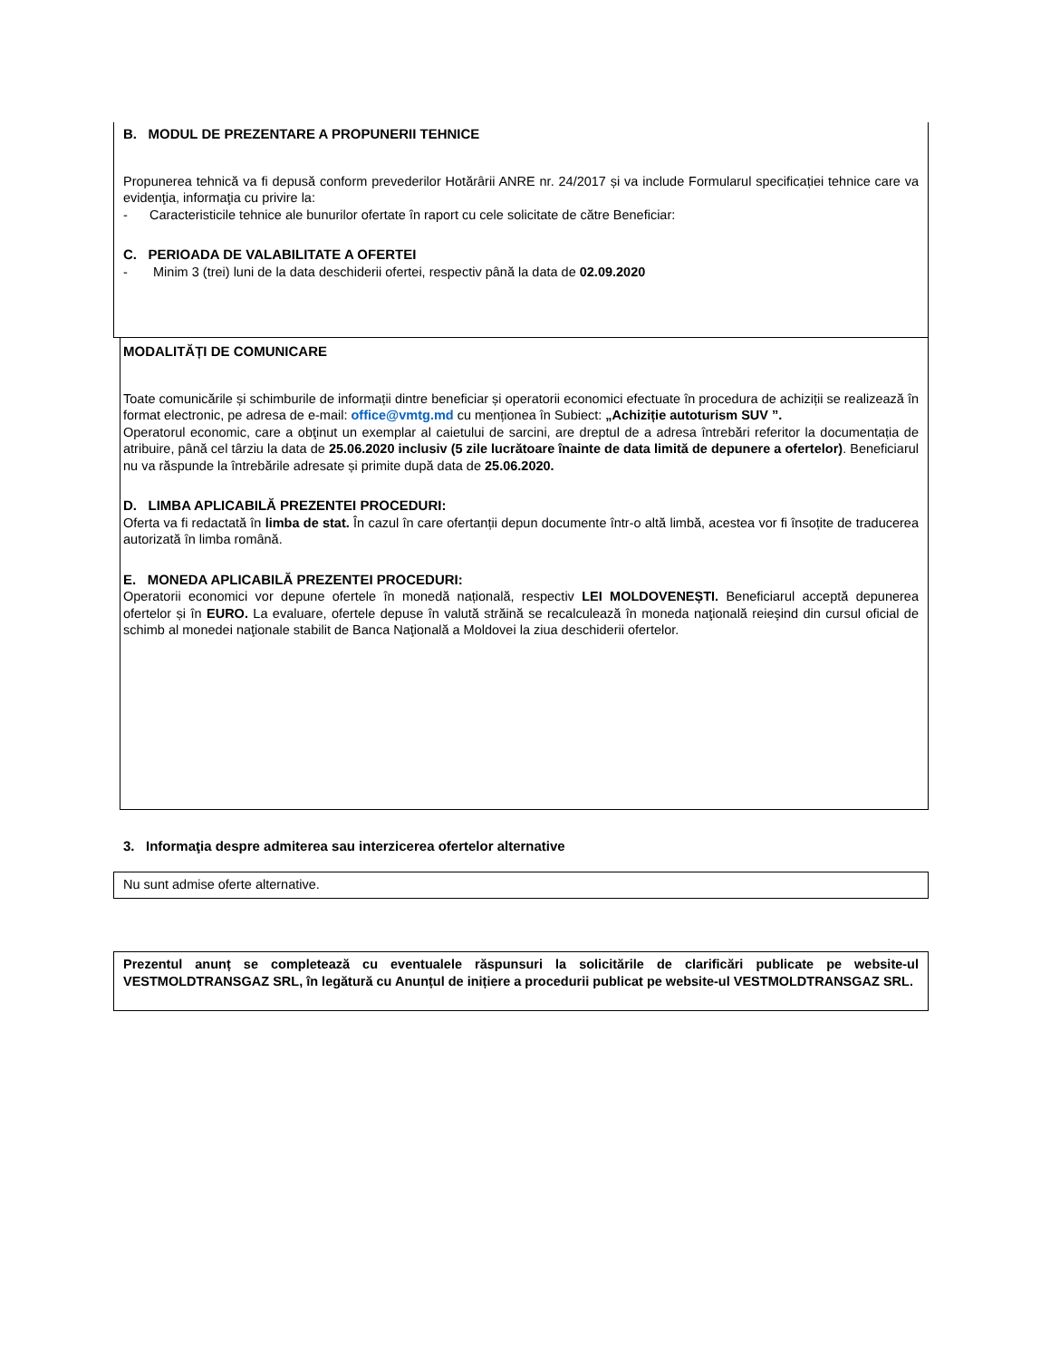B. MODUL DE PREZENTARE A PROPUNERII TEHNICE
Propunerea tehnică va fi depusă conform prevederilor Hotărârii ANRE nr. 24/2017 și va include Formularul specificației tehnice care va evidenţia, informaţia cu privire la:
- Caracteristicile tehnice ale bunurilor ofertate în raport cu cele solicitate de către Beneficiar:
C. PERIOADA DE VALABILITATE A OFERTEI
- Minim 3 (trei) luni de la data deschiderii ofertei, respectiv până la data de 02.09.2020
MODALITĂȚI DE COMUNICARE
Toate comunicările și schimburile de informații dintre beneficiar și operatorii economici efectuate în procedura de achiziții se realizează în format electronic, pe adresa de e-mail: office@vmtg.md cu menționea în Subiect: „Achiziție autoturism SUV ”.
Operatorul economic, care a obţinut un exemplar al caietului de sarcini, are dreptul de a adresa întrebări referitor la documentația de atribuire, până cel târziu la data de 25.06.2020 inclusiv (5 zile lucrătoare înainte de data limită de depunere a ofertelor). Beneficiarul nu va răspunde la întrebările adresate și primite după data de 25.06.2020.
D. LIMBA APLICABILĂ PREZENTEI PROCEDURI:
Oferta va fi redactată în limba de stat. În cazul în care ofertanții depun documente într-o altă limbă, acestea vor fi însoțite de traducerea autorizată în limba română.
E. MONEDA APLICABILĂ PREZENTEI PROCEDURI:
Operatorii economici vor depune ofertele în monedă națională, respectiv LEI MOLDOVENEȘTI. Beneficiarul acceptă depunerea ofertelor și în EURO. La evaluare, ofertele depuse în valută străină se recalculează în moneda naţională reieşind din cursul oficial de schimb al monedei naţionale stabilit de Banca Naţională a Moldovei la ziua deschiderii ofertelor.
3. Informaţia despre admiterea sau interzicerea ofertelor alternative
Nu sunt admise oferte alternative.
Prezentul anunț se completează cu eventualele răspunsuri la solicitările de clarificări publicate pe website-ul VESTMOLDTRANSGAZ SRL, în legătură cu Anunțul de inițiere a procedurii publicat pe website-ul VESTMOLDTRANSGAZ SRL.